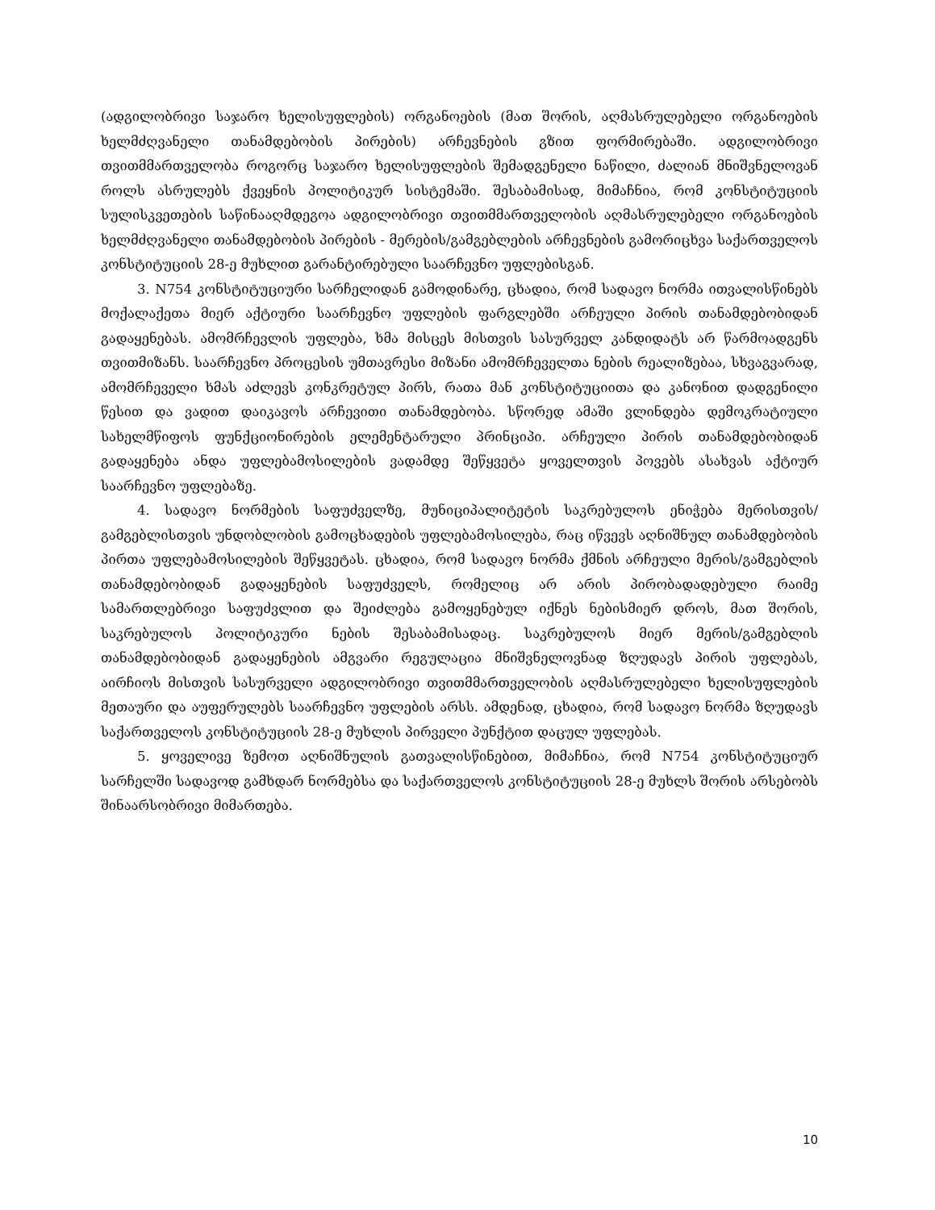(ადგილობრივი საჯარო ხელისუფლების) ორგანოების (მათ შორის, აღმასრულებელი ორგანოების ხელმძღვანელი თანამდებობის პირების) არჩევნების გზით ფორმირებაში. ადგილობრივი თვითმმართველობა როგორც საჯარო ხელისუფლების შემადგენელი ნაწილი, ძალიან მნიშვნელოვან როლს ასრულებს ქვეყნის პოლიტიკურ სისტემაში. შესაბამისად, მიმაჩნია, რომ კონსტიტუციის სულისკვეთების საწინააღმდეგოა ადგილობრივი თვითმმართველობის აღმასრულებელი ორგანოების ხელმძღვანელი თანამდებობის პირების - მერების/გამგებლების არჩევნების გამორიცხვა საქართველოს კონსტიტუციის 28-ე მუხლით გარანტირებული საარჩევნო უფლებისგან.
3. N754 კონსტიტუციური სარჩელიდან გამოდინარე, ცხადია, რომ სადავო ნორმა ითვალისწინებს მოქალაქეთა მიერ აქტიური საარჩევნო უფლების ფარგლებში არჩეული პირის თანამდებობიდან გადაყენებას. ამომრჩევლის უფლება, ხმა მისცეს მისთვის სასურველ კანდიდატს არ წარმოადგენს თვითმიზანს. საარჩევნო პროცესის უმთავრესი მიზანი ამომრჩეველთა ნების რეალიზებაა, სხვაგვარად, ამომრჩეველი ხმას აძლევს კონკრეტულ პირს, რათა მან კონსტიტუციითა და კანონით დადგენილი წესით და ვადით დაიკავოს არჩევითი თანამდებობა. სწორედ ამაში ვლინდება დემოკრატიული სახელმწიფოს ფუნქციონირების ელემენტარული პრინციპი. არჩეული პირის თანამდებობიდან გადაყენება ანდა უფლებამოსილების ვადამდე შეწყვეტა ყოველთვის პოვებს ასახვას აქტიურ საარჩევნო უფლებაზე.
4. სადავო ნორმების საფუძველზე, მუნიციპალიტეტის საკრებულოს ენიჭება მერისთვის/გამგებლისთვის უნდობლობის გამოცხადების უფლებამოსილება, რაც იწვევს აღნიშნულ თანამდებობის პირთა უფლებამოსილების შეწყვეტას. ცხადია, რომ სადავო ნორმა ქმნის არჩეული მერის/გამგებლის თანამდებობიდან გადაყენების საფუძველს, რომელიც არ არის პირობადადებული რაიმე სამართლებრივი საფუძვლით და შეიძლება გამოყენებულ იქნეს ნებისმიერ დროს, მათ შორის, საკრებულოს პოლიტიკური ნების შესაბამისადაც. საკრებულოს მიერ მერის/გამგებლის თანამდებობიდან გადაყენების ამგვარი რეგულაცია მნიშვნელოვნად ზღუდავს პირის უფლებას, აირჩიოს მისთვის სასურველი ადგილობრივი თვითმმართველობის აღმასრულებელი ხელისუფლების მეთაური და აუფერულებს საარჩევნო უფლების არსს. ამდენად, ცხადია, რომ სადავო ნორმა ზღუდავს საქართველოს კონსტიტუციის 28-ე მუხლის პირველი პუნქტით დაცულ უფლებას.
5. ყოველივე ზემოთ აღნიშნულის გათვალისწინებით, მიმაჩნია, რომ N754 კონსტიტუციურ სარჩელში სადავოდ გამხდარ ნორმებსა და საქართველოს კონსტიტუციის 28-ე მუხლს შორის არსებობს შინაარსობრივი მიმართება.
10